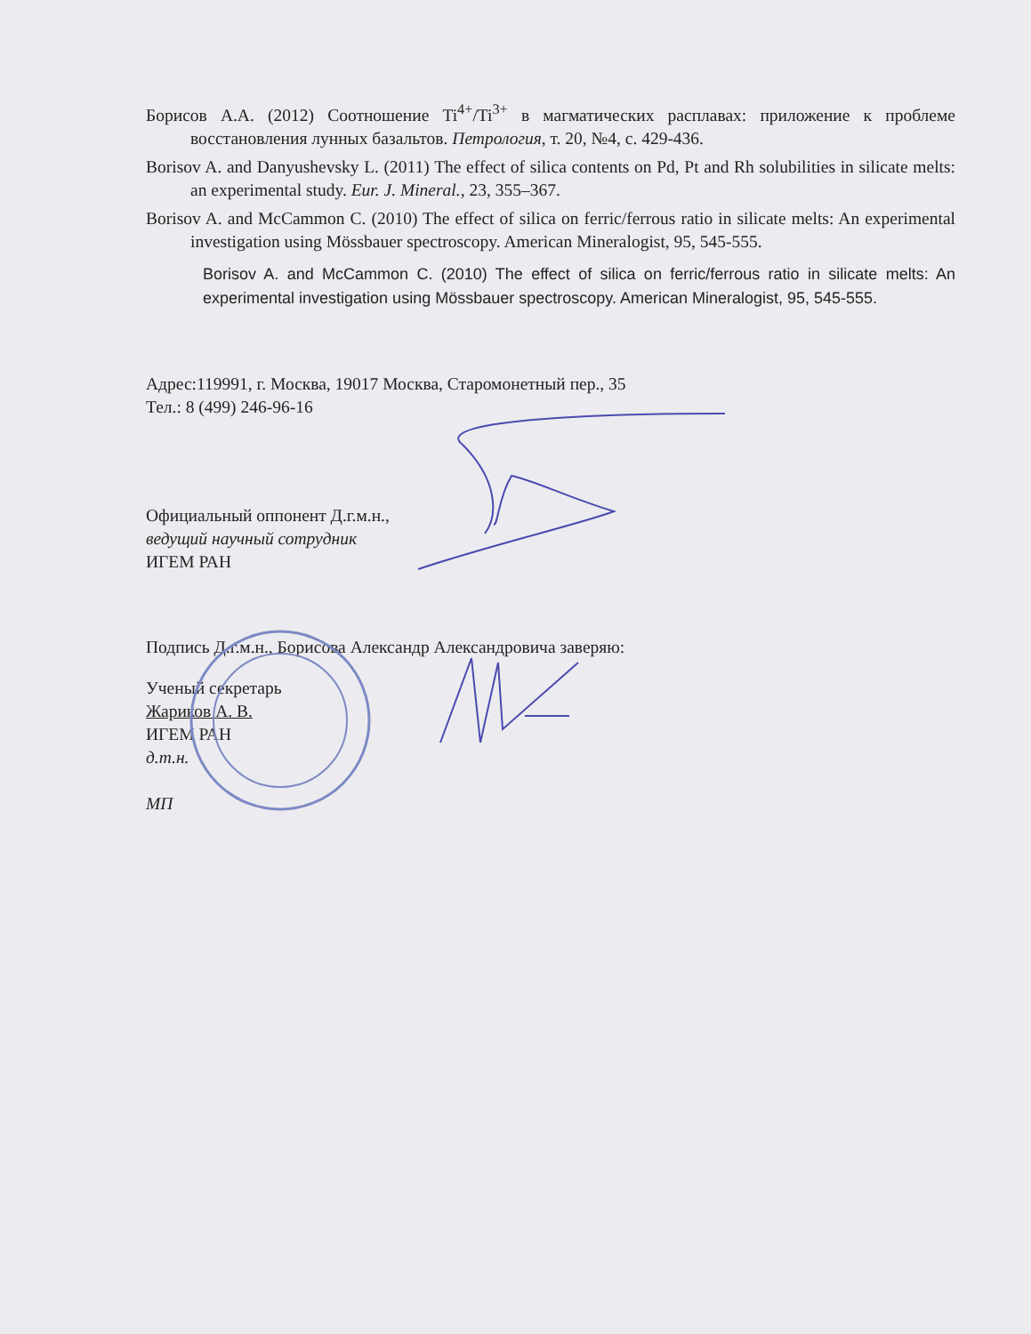Борисов А.А. (2012) Соотношение Ti<sup>4+</sup>/Ti<sup>3+</sup> в магматических расплавах: приложение к проблеме восстановления лунных базальтов. Петрология, т. 20, №4, с. 429-436.
Borisov A. and Danyushevsky L. (2011) The effect of silica contents on Pd, Pt and Rh solubilities in silicate melts: an experimental study. Eur. J. Mineral., 23, 355–367.
Borisov A. and McCammon C. (2010) The effect of silica on ferric/ferrous ratio in silicate melts: An experimental investigation using Mössbauer spectroscopy. American Mineralogist, 95, 545-555.
Borisov A. and McCammon C. (2010) The effect of silica on ferric/ferrous ratio in silicate melts: An experimental investigation using Mössbauer spectroscopy. American Mineralogist, 95, 545-555.
Адрес:119991, г. Москва, 19017 Москва, Старомонетный пер., 35
Тел.: 8 (499) 246-96-16
Официальный оппонент Д.г.м.н.,
ведущий научный сотрудник
ИГЕМ РАН
Подпись Д.г.м.н., Борисова Александр Александровича заверяю:
Ученый секретарь
Жариков А. В.
ИГЕМ РАН
д.т.н.
МП